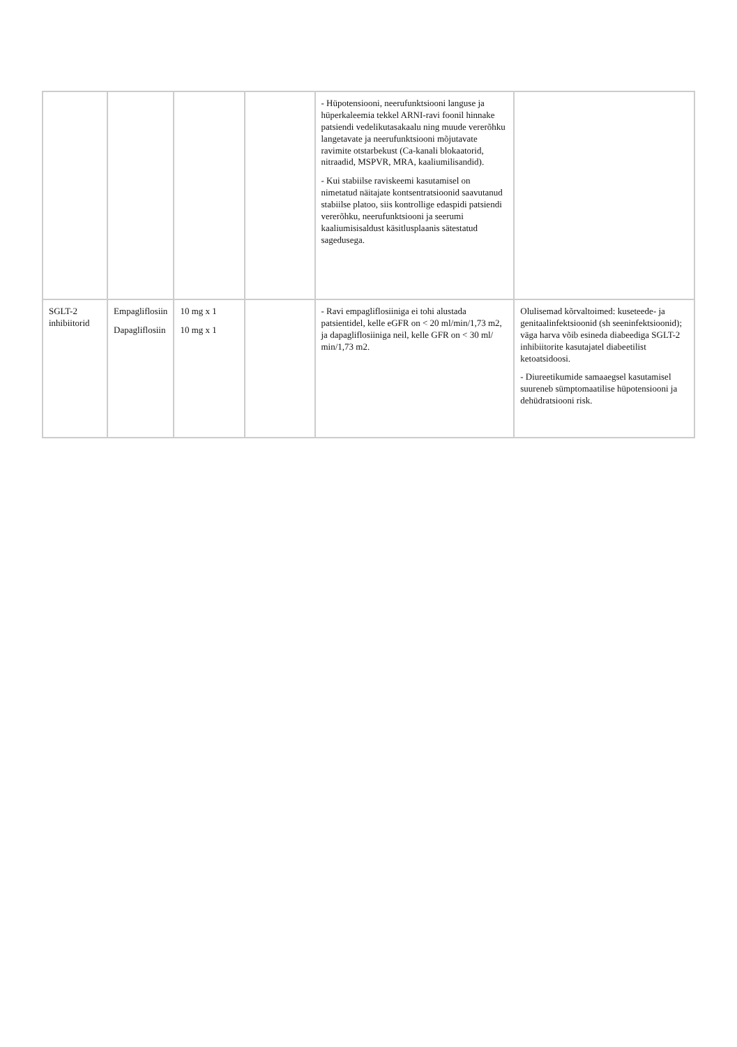| | | | | - Hüpotensiooni, neerufunktsiooni languse ja hüperkaleemia tekkel ARNI-ravi foonil hinnake patsiendi vedelikutasakaalu ning muude vererõhku langetavate ja neerufunktsiooni mõjutavate ravimite otstarbekust (Ca-kanali blokaatorid, nitraadid, MSPVR, MRA, kaaliumilisandid). - Kui stabiilse raviskeemi kasutamisel on nimetatud näitajate kontsentratsioonid saavutanud stabiilse platoo, siis kontrollige edaspidi patsiendi vererõhku, neerufunktsiooni ja seerumi kaaliumisisaldust käsitlusplaanis sätestatud sagedusega. | |
| SGLT-2 inhibiitorid | Empagliflosiin Dapagliflosiin | 10 mg x 1 10 mg x 1 | | - Ravi empagliflosiiniga ei tohi alustada patsientidel, kelle eGFR on < 20 ml/min/1,73 m2, ja dapagliflosiiniga neil, kelle GFR on < 30 ml/ min/1,73 m2. | Olulisemad kõrvaltoimed: kuseteede- ja genitaalinfektsioonid (sh seeninfektsioonid); väga harva võib esineda diabeediga SGLT-2 inhibiitorite kasutajatel diabeetilist ketoatsidoosi. - Diureetikumide samaaegsel kasutamisel suureneb sümptomaatilise hüpotensiooni ja dehüdratsiooni risk. |